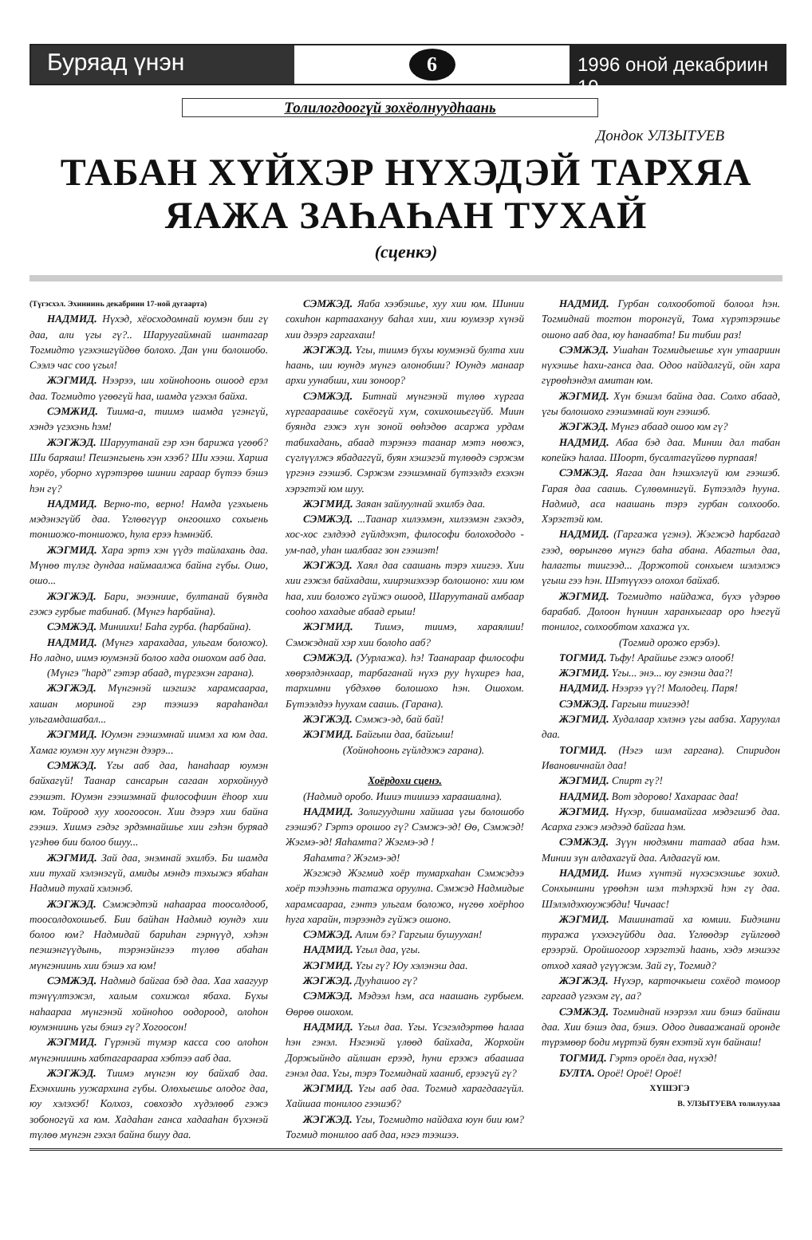Буряад үнэн
6
1996 оной декабриин 19
Толилогдоогүй зохёолнуудһаань
Дондок УЛЗЫТУЕВ
ТАБАН ХҮЙХЭР НҮХЭДЭЙ ТАРХЯА
ЯАЖА ЗАҺАҺАН ТУХАЙ
(сценкэ)
(Түгэсхэл. Эхиниинь декабриин 17-ной дугаарта)
НАДМИД. Нүхэд, хёосходомнай юумэн бии гү даа, али үгы гү?.. Шаруугаймнай шантагар Тогмидто үгэхэшгүйдөө болохо. Дан үни болошобо. Сээлэ час соо үгыл!
ЖЭГМИД. Нээрээ, ши хойноһоонь ошоод ерэл даа. Тогмидто үгөөгүй һаа, шамда үгэхэл байха.
СЭМЖИД. Тиима-а, тиимэ шамда үгэнгүй, хэндэ үгэхэнь һэм!
ЖЭГЖЭД. Шаруутанай гэр хэн барижа үгөөб? Ши баряаш! Пешэнгыень хэн хээб? Ши хээш. Харша хорёо, уборно хүрэтэрөө шинии гараар бүтээ бэшэ һэн гү?
НАДМИД. Верно-то, верно! Намда үгэхыень мэдэнэгүйб даа. Үглөөгүүр онгоошхо сохыень тоншожо-тоншожо, һула ерээ һэмнэйб.
ЖЭГМИД. Хара эртэ хэн үүдэ тайлахань даа. Мүнөө түлэг дундаа наймаалжа байна гүбы. Ошо, ошо...
ЖЭГЖЭД. Бари, энээниие, бултанай бүянда гэжэ гурбые табинаб. (Мүнгэ һарбайна).
СЭМЖЭД. Миниихи! Баһа гурба. (һарбайна).
НАДМИД. (Мүнгэ харахадаа, ульгам боложо). Но ладно, иимэ юумэнэй болоо хада ошохом ааб даа.
(Мүнгэ "һард" гэтэр абаад, түргэхэн гарана).
ЖЭГЖЭД. Мүнгэнэй шэгшэг харамсаараа, хашан мориной гэр тээшээ яараһандал ульгамдашабал...
ЖЭГМИД. Юумэн гээшэмнай иимэл ха юм даа. Хамаг юумэн хуу мүнгэн дээрэ...
СЭМЖЭД. Үгы ааб даа, һанаһаар юумэн байхагүй! Таанар сансарын сагаан хорхойнууд гээшэт. Юумэн гээшэмнай философиин ёһоор хии юм. Тойроод хуу хоогоосон. Хии дээрэ хии байна гээшэ. Хиимэ гэдэг эрдэмнайшье хии гэһэн буряад үгэһөө бии болоо бшуу...
ЖЭГМИД. Зай даа, энэмнай эхилбэ. Би шамда хии тухай хэлэнэгүй, амиды мэндэ тэхыжэ ябаһан Надмид тухай хэлэнэб.
ЖЭГЖЭД. Сэмжэдтэй наһаараа тоосолдооб, тоосолдохошьеб. Бии байһан Надмид юундэ хии болоо юм? Надмидай бариһан гэрнүүд, хэһэн пеэшэнгүүдынь, тэрэнэйнгээ түлөө абаһан мүнгэниинь хии бэшэ ха юм!
СЭМЖЭД. Надмид байгаа бэд даа. Хаа хаагуур тэнүүлтэжэл, халым сохижол ябаха. Бүхы наһаараа мүнгэнэй хойноһоо оодороод, олоһон юумэниинь үгы бэшэ гү? Хогоосон!
ЖЭГМИД. Гүрэнэй түмэр касса соо олоһон мүнгэнииинь хабтагараараа хэбтээ ааб даа.
ЖЭГЖЭД. Тиимэ мүнгэн юу байхаб даа. Eхэнхиинь уужархина гүбы. Олөхыешье олодог даа, юу хэлэхэб! Колхоз, совхоздо хүдэлөөб гэжэ зобоногүй ха юм. Хадаһан ганса хадааһан бүхэнэй түлөө мүнгэн гэхэл байна бшуу даа.
СЭМЖЭД. Яаба хээбэшье, хуу хии юм. Шинии сохиһон картаахануу баһал хии, хии юумээр хүнэй хии дээрэ гаргахаш!
ЖЭГЖЭД. Үгы, тиимэ бүхы юумэнэй булта хии һаань, ши юундэ мүнгэ олонобши? Юундэ манаар архи уунабши, хии зоноор?
СЭМЖЭД. Битнай мүнгэнэй түлөө хүргаа хүргаараашье сохёогүй хүм, сохихошьегүйб. Миин буянда гэжэ хүн зоной өөһэдөө асаржа урдам табихадань, абаад тэрэнээ таанар мэтэ нөөжэ, сүглүүлжэ ябадаггүй, буян хэшэгэй түлөөдэ сэржэм үргэнэ гээшэб. Сэржэм гээшэмнай бүтээлдэ ехэхэн хэрэгтэй юм шуу.
ЖЭГМИД. Заяан зайлуулнай эхилбэ даа.
СЭМЖЭД. ...Таанар хилээмэн, хилээмэн гэхэдэ, хос-хос гэлдээд гүйлдэхэт, философи болохододо - ум-пад, уһан шалбааг зон гээшэт!
ЖЭГЖЭД. Хаял даа саашань тэрэ хиигээ. Хии хии гэжэл байхадаш, хиирэшэхээр болошоно: хии юм һаа, хии боложо гүйжэ ошоод, Шаруутанай амбаар сооһоо хахадые абаад ерыш!
ЖЭГМИД. Тиимэ, тиимэ, хараялши! Сэмжэднай хэр хии болоһо ааб?
СЭМЖЭД. (Уурлажа). һэ! Таанараар философи хөөрэлдэнхаар, тарбаганай нүхэ руу һүхиреэ һаа, тархимни үбдэхөө болошохо һэн. Ошохом. Бүтээлдээ һуухам саашь. (Гарана).
ЖЭГЖЭД. Сэмжэ-эд, бай бай!
ЖЭГМИД. Байгыш даа, байгыш!
(Хойноһоонь гүйлдэжэ гарана).
Хоёрдохи сценэ.
(Надмид оробо. Ишиэ тиишээ хараашална).
НАДМИД. Золигуудшни хайшаа үгы болошобо гээшэб? Гэртэ орошоо гү? Сэмжэ-эд! Өө, Сэмжэд! Жэгмэ-эд! Яаһамта? Жэгмэ-эд !
Яаһамта? Жэгмэ-эд!
Жэгжэд Жэгмид хоёр тумархаһан Сэмжэдээ хоёр тээһээнь татажа оруулна. Сэмжэд Надмидые харамсаараа, гэнтэ ульгам боложо, нүгөө хоёрһоо һуга харайн, тэрээндэ гүйжэ ошоно.
СЭМЖЭД. Алим бэ? Гаргыш бушуухан!
НАДМИД. Үгыл даа, үгы.
ЖЭГМИД. Үгы гү? Юу хэлэнэш даа.
ЖЭГЖЭД. Дууһашоо гү?
СЭМЖЭД. Мэдээл һэм, аса наашань гурбыем. Өөрөө ошохом.
НАДМИД. Үгыл даа. Үгы. Үсэгэлдэртөө һалаа һэн гэнэл. Нэгэнэй үлөөд байхада, Жорхойн Доржыйндо айлшан ерээд, һуни ерэжэ абаашаа гэнэл даа. Үгы, тэрэ Тогмиднай хааниб, ерээгүй гү?
ЖЭГМИД. Үгы ааб даа. Тогмид харагдаагүйл. Хайшаа тонилоо гээшэб?
ЖЭГЖЭД. Үгы, Тогмидто найдаха юун бии юм? Тогмид тонилоо ааб даа, нэгэ тээшээ.
НАДМИД. Гурбан солхооботой болоол һэн. Тогмиднай тогтон торонгүй, Тома хүрэтэрэшье ошоно ааб даа, юу һанаабта! Би тибии раз!
СЭМЖЭД. Ушаһан Тогмидыешье хүн утаариин нүхэшье һахи-ганса даа. Одоо найдалгүй, ойн хара гүрөөһэндэл амитан юм.
ЖЭГМИД. Хүн бэшэл байна даа. Солхо абаад, үгы болошохо гээшэмнай юун гээшэб.
ЖЭГЖЭД. Мүнгэ абаад ошоо юм гү?
НАДМИД. Абаа бэд даа. Минии дал табан копейкэ һалаа. Шоорт, бусалтагүйгөө пурпаая!
СЭМЖЭД. Яагаа дан һэшхэлгүй юм гээшэб. Гарая даа саашь. Сүлөөмнигүй. Бүтээлдэ һууна. Надмид, аса наашань тэрэ гурбан солхообо. Хэрэгтэй юм.
НАДМИД. (Гаргажа үгэнэ). Жэгжэд һарбагад гээд, өөрынгөө мүнгэ баһа абана. Абагтыл даа, һалагты тиигээд... Доржотой сонхыем шэлэлжэ үгыш гээ һэн. Шэтүүхээ олохол байхаб.
ЖЭГМИД. Тогмидто найдажа, бүхэ үдэрөө барабаб. Долоон һүниин харанхыгаар оро һэегүй тонилог, солхообтом хахажа үх.
(Тогмид орожо ерэбэ).
ТОГМИД. Тьфу! Арайшье гэжэ олооб!
ЖЭГМИД. Үгы... энэ... юу гэнэш даа?!
НАДМИД. Нээрээ үү?! Молодец. Паря!
СЭМЖЭД. Гаргыш тиигээд!
ЖЭГМИД. Худалаар хэлэнэ үгы аабза. Харуулал даа.
ТОГМИД. (Нэгэ шэл гаргана). Спиридон Ивановичнайл даа!
ЖЭГМИД. Спирт гү?!
НАДМИД. Вот здорово! Хахараас даа!
ЖЭГМИД. Нүхэр, бишамайгаа мэдэгшэб даа. Асарха гэжэ мэдээд байгаа һэм.
СЭМЖЭД. Зүүн нюдэмни татаад абаа һэм. Минии зүн алдахагүй даа. Алдаагүй юм.
НАДМИД. Иимэ хүнтэй нүхэсэхэшье зохид. Сонхыншни үрөөһэн шэл тэһэрхэй һэн гү даа. Шэлэлдэхюужэбди! Чичаас!
ЖЭГМИД. Машинатай ха юмши. Бидэшни туража үхэхэгүйбди даа. Үглөөдэр гүйлгөөд ерээрэй. Оройшогоор хэрэгтэй һаань, хэдэ мэшээг отход хаяад үгүүжэм. Зай гү, Тогмид?
ЖЭГЖЭД. Нүхэр, карточкыеш сохёод томоор гаргаад үгэхэм гү, аа?
СЭМЖЭД. Тогмиднай нээрээл хии бэшэ байнаш даа. Хии бэшэ даа, бэшэ. Одоо диваажанай оронде түрэмөөр боди мүртэй буян ехэтэй хүн байнаш!
ТОГМИД. Гэртэ ороёл даа, нүхэд!
БУЛТА. Ороё! Ороё! Ороё!
ХҮШЭГЭ
В. УЛЗЫТУЕВА толилуулаа